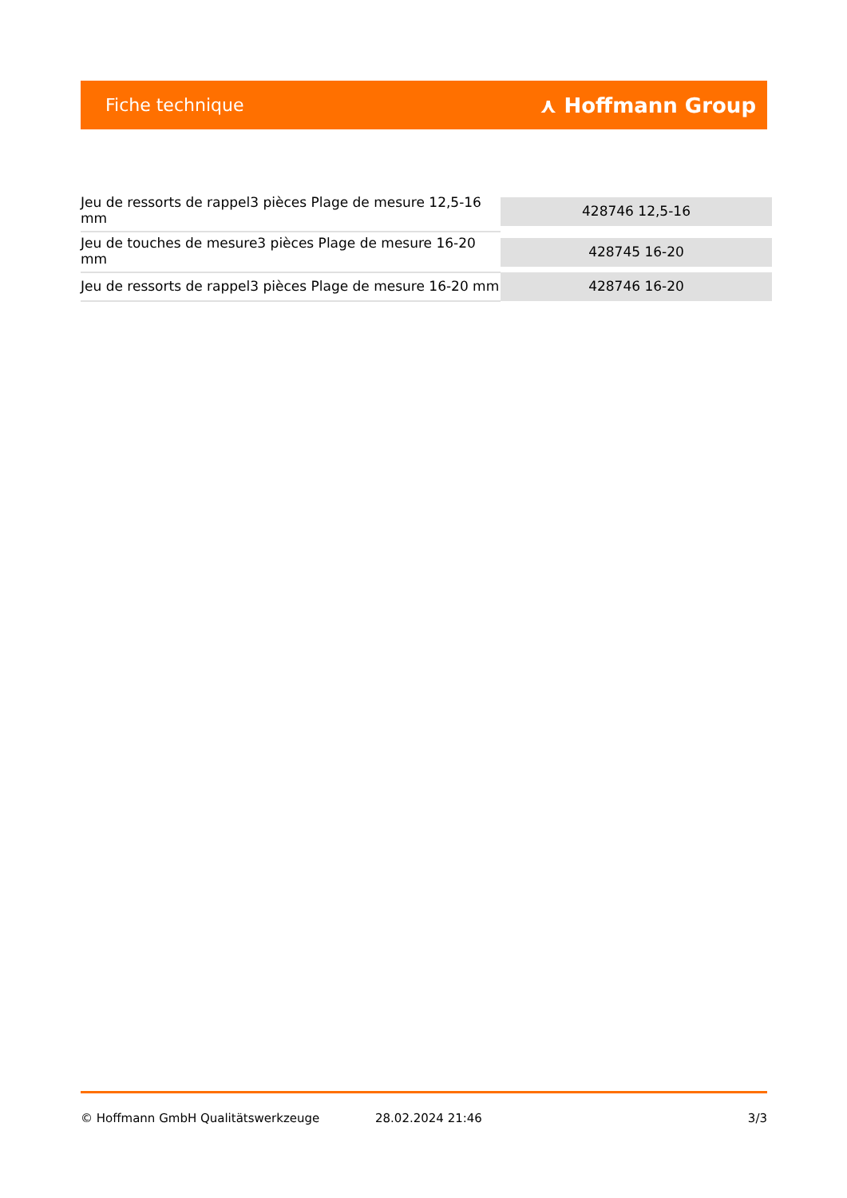Fiche technique ⋏ Hoffmann Group
| Jeu de ressorts de rappel3 pièces Plage de mesure 12,5-16 mm | 428746 12,5-16 |
| Jeu de touches de mesure3 pièces Plage de mesure 16-20 mm | 428745 16-20 |
| Jeu de ressorts de rappel3 pièces Plage de mesure 16-20 mm | 428746 16-20 |
© Hoffmann GmbH Qualitätswerkzeuge 28.02.2024 21:46 3/3